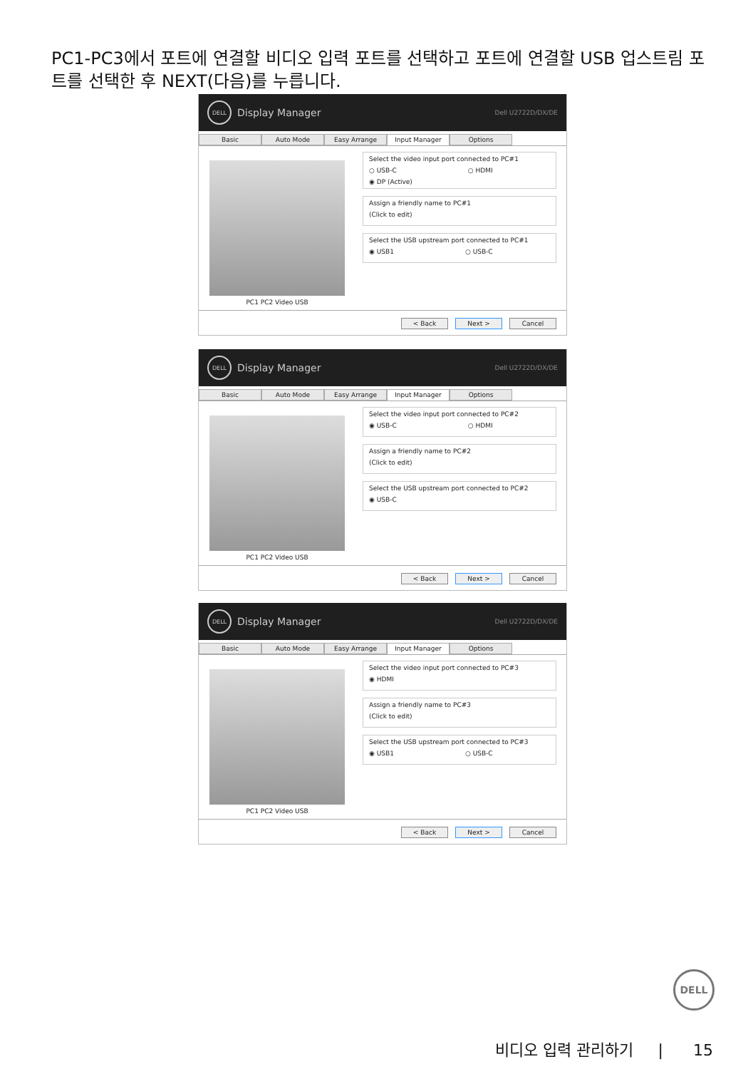PC1-PC3에서 포트에 연결할 비디오 입력 포트를 선택하고 포트에 연결할 USB 업스트림 포트를 선택한 후 NEXT(다음)를 누릅니다.
DELL
Display Manager
Dell U2722D/DX/DE
Basic Auto Mode Easy Arrange Input Manager Options
PC1 PC2 Video USB
Select the video input port connected to PC#1
○ USB-C ○ HDMI
◉ DP (Active)
Assign a friendly name to PC#1
(Click to edit)
Select the USB upstream port connected to PC#1
◉ USB1 ○ USB-C
< Back Next > Cancel
DELL
Display Manager
Dell U2722D/DX/DE
Basic Auto Mode Easy Arrange Input Manager Options
PC1 PC2 Video USB
Select the video input port connected to PC#2
◉ USB-C ○ HDMI
Assign a friendly name to PC#2
(Click to edit)
Select the USB upstream port connected to PC#2
◉ USB-C
< Back Next > Cancel
DELL
Display Manager
Dell U2722D/DX/DE
Basic Auto Mode Easy Arrange Input Manager Options
PC1 PC2 Video USB
Select the video input port connected to PC#3
◉ HDMI
Assign a friendly name to PC#3
(Click to edit)
Select the USB upstream port connected to PC#3
◉ USB1 ○ USB-C
< Back Next > Cancel
DELL
비디오 입력 관리하기 | 15